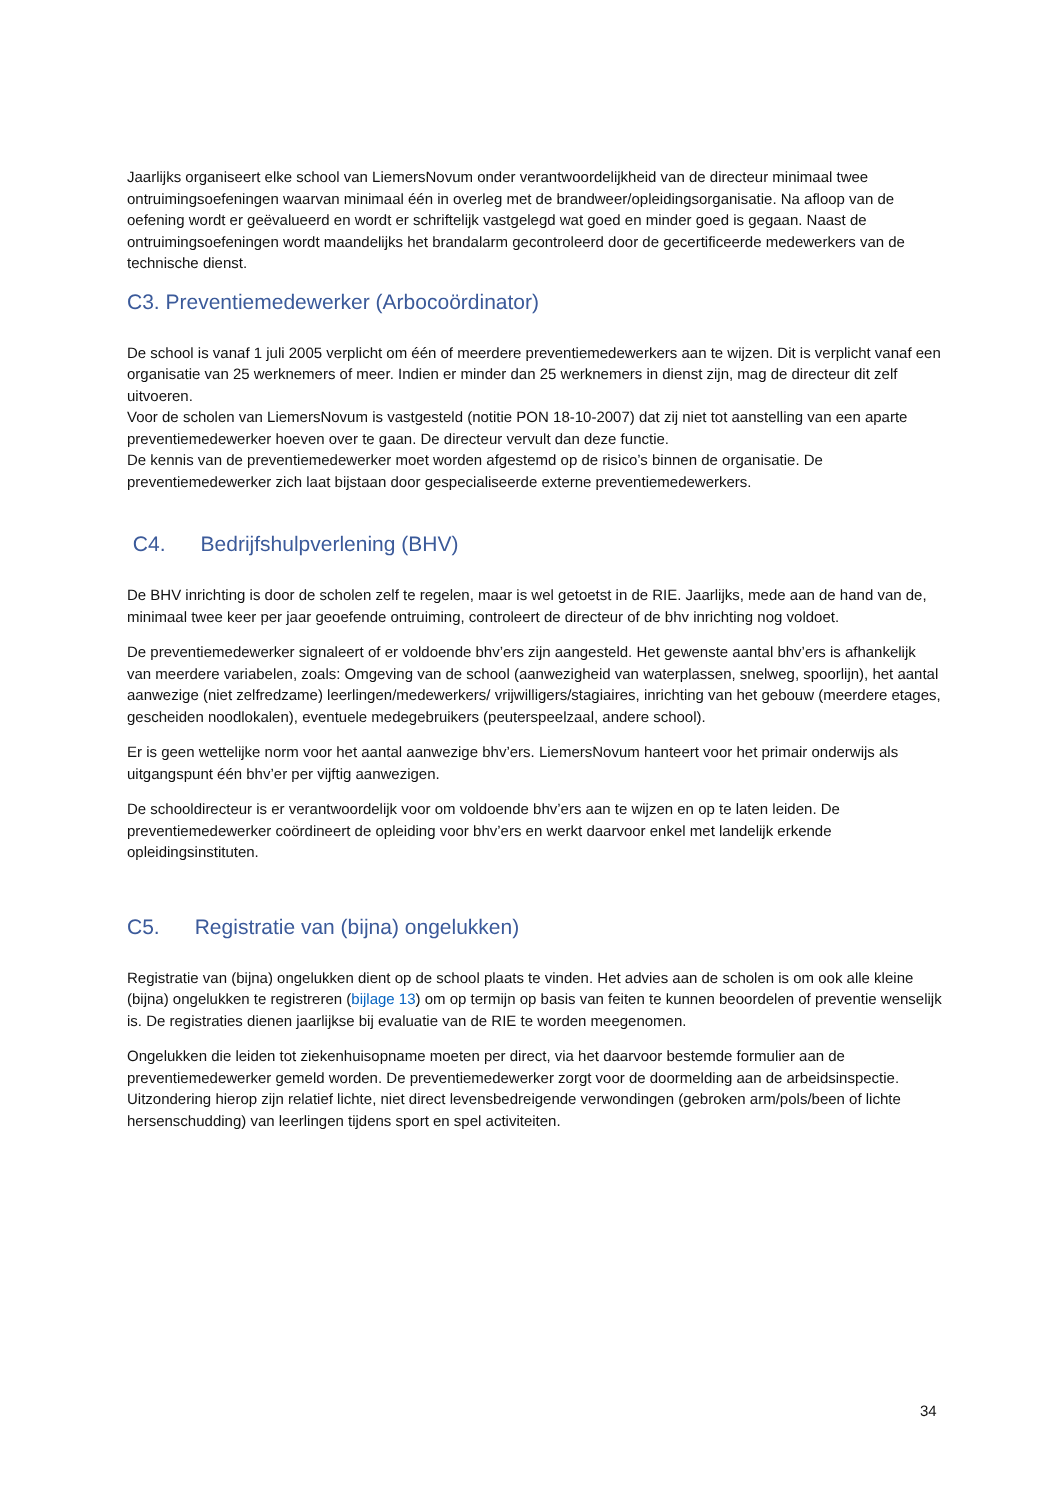Jaarlijks organiseert elke school van LiemersNovum onder verantwoordelijkheid van de directeur minimaal twee ontruimingsoefeningen waarvan minimaal één in overleg met de brandweer/opleidingsorganisatie. Na afloop van de oefening wordt er geëvalueerd en wordt er schriftelijk vastgelegd wat goed en minder goed is gegaan. Naast de ontruimingsoefeningen wordt maandelijks het brandalarm gecontroleerd door de gecertificeerde medewerkers van de technische dienst.
C3. Preventiemedewerker (Arbocoördinator)
De school is vanaf 1 juli 2005 verplicht om één of meerdere preventiemedewerkers aan te wijzen. Dit is verplicht vanaf een organisatie van 25 werknemers of meer. Indien er minder dan 25 werknemers in dienst zijn, mag de directeur dit zelf uitvoeren.
Voor de scholen van LiemersNovum is vastgesteld (notitie PON 18-10-2007) dat zij niet tot aanstelling van een aparte preventiemedewerker hoeven over te gaan. De directeur vervult dan deze functie.
De kennis van de preventiemedewerker moet worden afgestemd op de risico’s binnen de organisatie. De preventiemedewerker zich laat bijstaan door gespecialiseerde externe preventiemedewerkers.
C4. Bedrijfshulpverlening (BHV)
De BHV inrichting is door de scholen zelf te regelen, maar is wel getoetst in de RIE. Jaarlijks, mede aan de hand van de, minimaal twee keer per jaar geoefende ontruiming, controleert de directeur of de bhv inrichting nog voldoet.
De preventiemedewerker signaleert of er voldoende bhv’ers zijn aangesteld. Het gewenste aantal bhv’ers is afhankelijk van meerdere variabelen, zoals: Omgeving van de school (aanwezigheid van waterplassen, snelweg, spoorlijn), het aantal aanwezige (niet zelfredzame) leerlingen/medewerkers/ vrijwilligers/stagiaires, inrichting van het gebouw (meerdere etages, gescheiden noodlokalen), eventuele medegebruikers (peuterspeelzaal, andere school).
Er is geen wettelijke norm voor het aantal aanwezige bhv’ers. LiemersNovum hanteert voor het primair onderwijs als uitgangspunt één bhv’er per vijftig aanwezigen.
De schooldirecteur is er verantwoordelijk voor om voldoende bhv’ers aan te wijzen en op te laten leiden. De preventiemedewerker coördineert de opleiding voor bhv’ers en werkt daarvoor enkel met landelijk erkende opleidingsinstituten.
C5. Registratie van (bijna) ongelukken)
Registratie van (bijna) ongelukken dient op de school plaats te vinden. Het advies aan de scholen is om ook alle kleine (bijna) ongelukken te registreren (bijlage 13) om op termijn op basis van feiten te kunnen beoordelen of preventie wenselijk is. De registraties dienen jaarlijkse bij evaluatie van de RIE te worden meegenomen.
Ongelukken die leiden tot ziekenhuisopname moeten per direct, via het daarvoor bestemde formulier aan de preventiemedewerker gemeld worden. De preventiemedewerker zorgt voor de doormelding aan de arbeidsinspectie. Uitzondering hierop zijn relatief lichte, niet direct levensbedreigende verwondingen (gebroken arm/pols/been of lichte hersenschudding) van leerlingen tijdens sport en spel activiteiten.
34